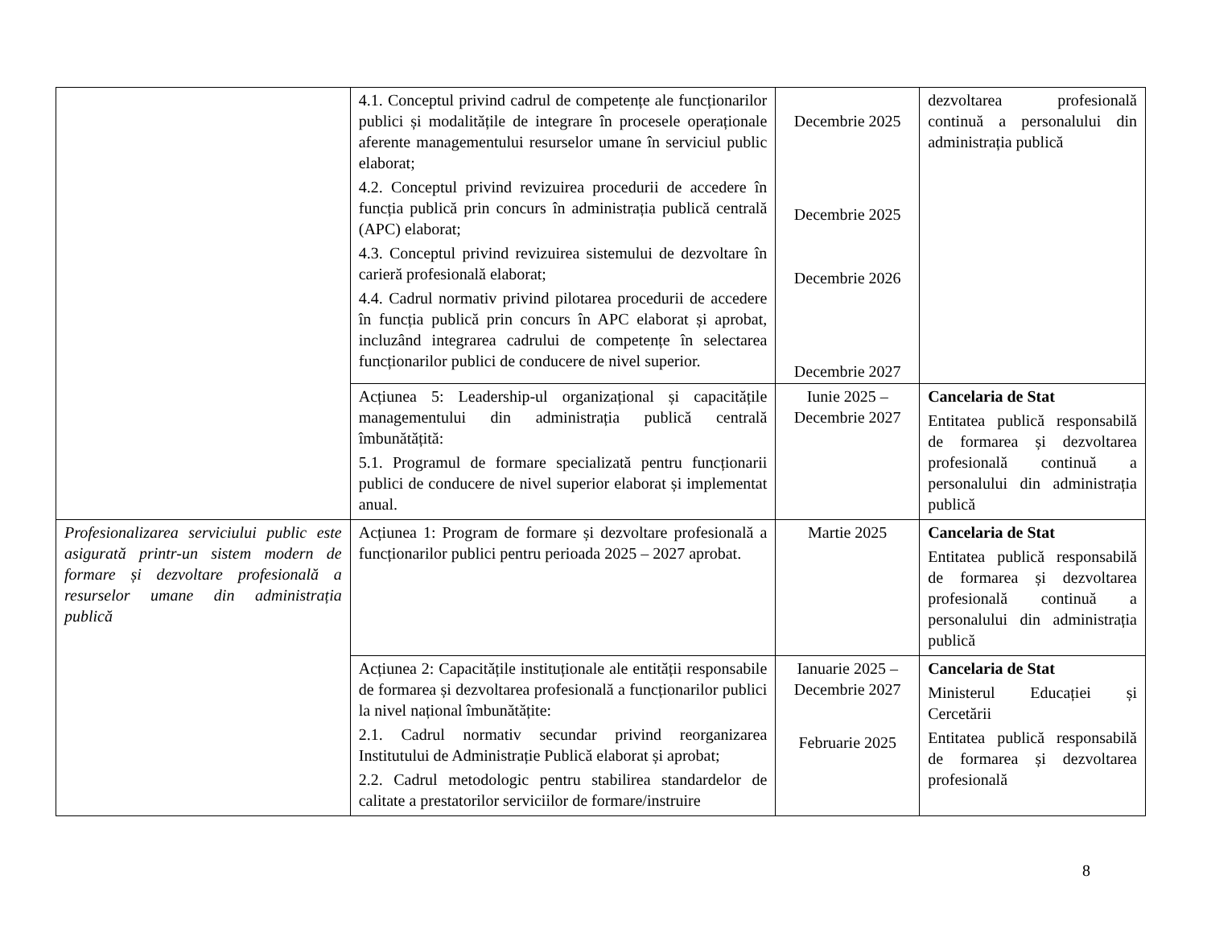| | 4.1. Conceptul privind cadrul de competențe ale funcționarilor publici și modalitățile de integrare în procesele operaționale aferente managementului resurselor umane în serviciul public elaborat; 4.2. Conceptul privind revizuirea procedurii de accedere în funcția publică prin concurs în administrația publică centrală (APC) elaborat; 4.3. Conceptul privind revizuirea sistemului de dezvoltare în carieră profesională elaborat; 4.4. Cadrul normativ privind pilotarea procedurii de accedere în funcția publică prin concurs în APC elaborat și aprobat, incluzând integrarea cadrului de competențe în selectarea funcționarilor publici de conducere de nivel superior. | Decembrie 2025 Decembrie 2025 Decembrie 2026 Decembrie 2027 | dezvoltarea profesională continuă a personalului din administrația publică |
| | Acțiunea 5: Leadership-ul organizațional și capacitățile managementului din administrația publică centrală îmbunătățită: 5.1. Programul de formare specializată pentru funcționarii publici de conducere de nivel superior elaborat și implementat anual. | Iunie 2025 – Decembrie 2027 | Cancelaria de Stat Entitatea publică responsabilă de formarea și dezvoltarea profesională continuă a personalului din administrația publică |
| Profesionalizarea serviciului public este asigurată printr-un sistem modern de formare și dezvoltare profesională a resurselor umane din administrația publică | Acțiunea 1: Program de formare și dezvoltare profesională a funcționarilor publici pentru perioada 2025 – 2027 aprobat. | Martie 2025 | Cancelaria de Stat Entitatea publică responsabilă de formarea și dezvoltarea profesională continuă a personalului din administrația publică |
| | Acțiunea 2: Capacitățile instituționale ale entității responsabile de formarea și dezvoltarea profesională a funcționarilor publici la nivel național îmbunătățite: 2.1. Cadrul normativ secundar privind reorganizarea Institutului de Administrație Publică elaborat și aprobat; 2.2. Cadrul metodologic pentru stabilirea standardelor de calitate a prestatorilor serviciilor de formare/instruire | Ianuarie 2025 – Decembrie 2027 Februarie 2025 | Cancelaria de Stat Ministerul Educației și Cercetării Entitatea publică responsabilă de formarea și dezvoltarea profesională |
8